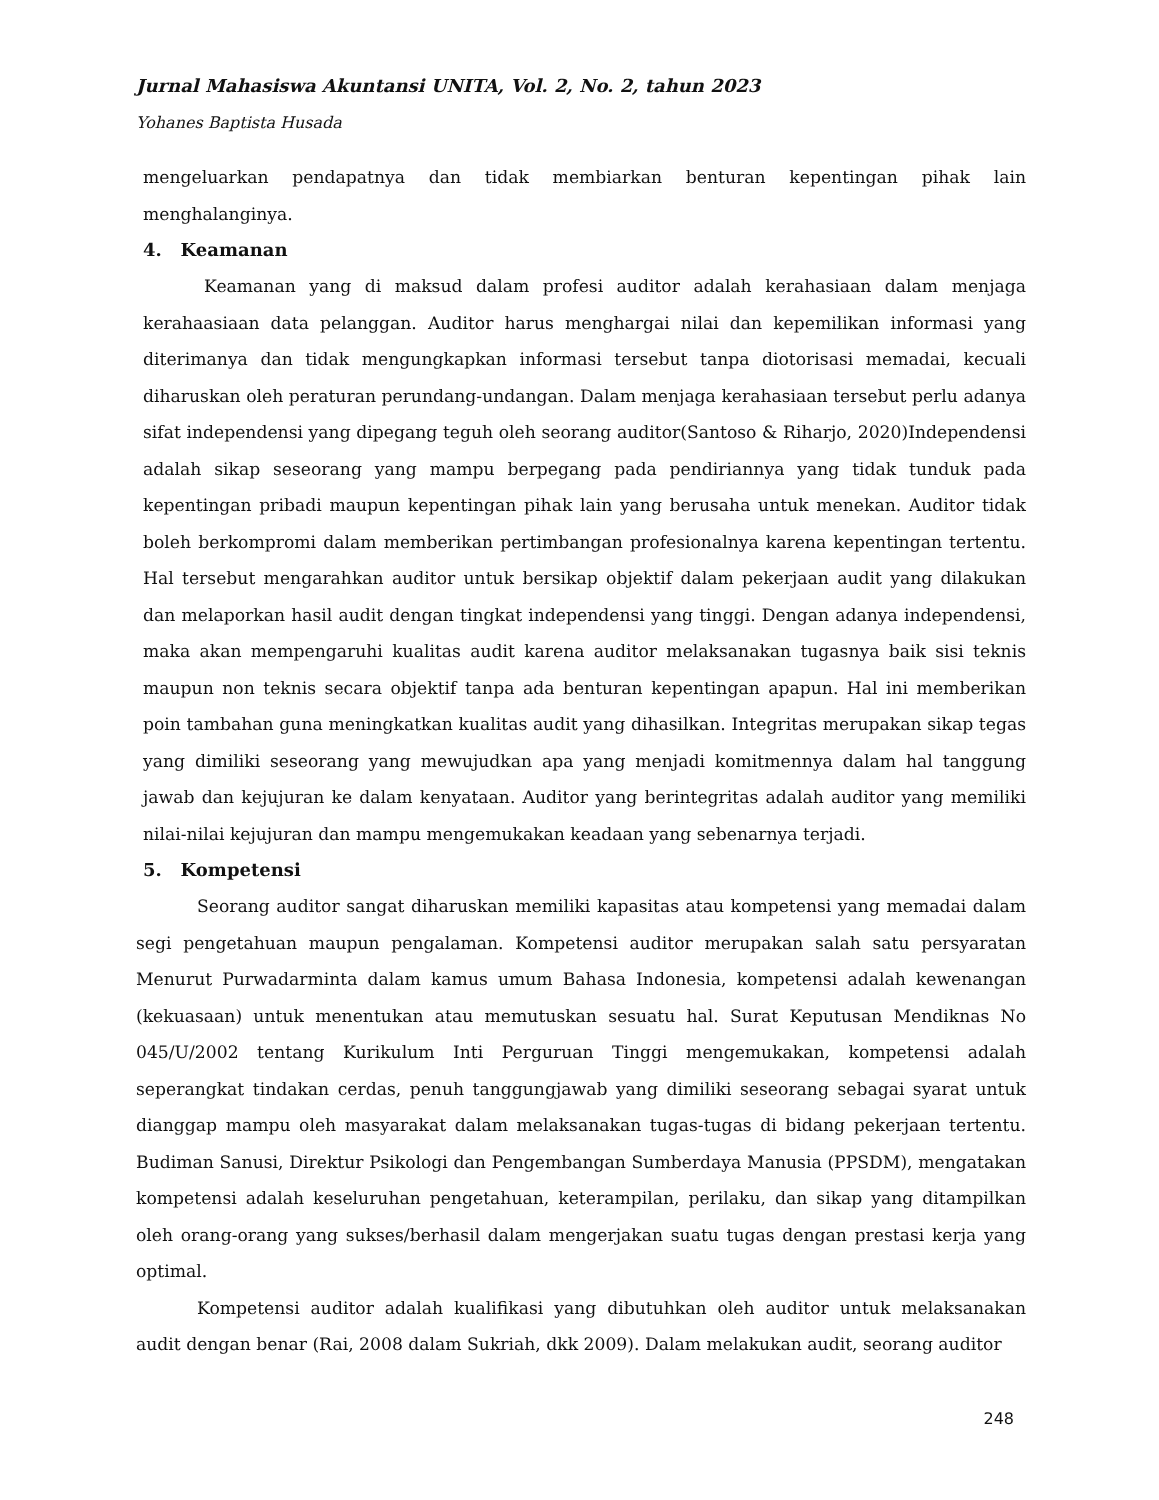Jurnal Mahasiswa Akuntansi UNITA, Vol. 2, No. 2, tahun 2023
Yohanes Baptista Husada
mengeluarkan pendapatnya dan tidak membiarkan benturan kepentingan pihak lain menghalanginya.
4. Keamanan
Keamanan yang di maksud dalam profesi auditor adalah kerahasiaan dalam menjaga kerahaasiaan data pelanggan. Auditor harus menghargai nilai dan kepemilikan informasi yang diterimanya dan tidak mengungkapkan informasi tersebut tanpa diotorisasi memadai, kecuali diharuskan oleh peraturan perundang-undangan. Dalam menjaga kerahasiaan tersebut perlu adanya sifat independensi yang dipegang teguh oleh seorang auditor(Santoso & Riharjo, 2020)Independensi adalah sikap seseorang yang mampu berpegang pada pendiriannya yang tidak tunduk pada kepentingan pribadi maupun kepentingan pihak lain yang berusaha untuk menekan. Auditor tidak boleh berkompromi dalam memberikan pertimbangan profesionalnya karena kepentingan tertentu. Hal tersebut mengarahkan auditor untuk bersikap objektif dalam pekerjaan audit yang dilakukan dan melaporkan hasil audit dengan tingkat independensi yang tinggi. Dengan adanya independensi, maka akan mempengaruhi kualitas audit karena auditor melaksanakan tugasnya baik sisi teknis maupun non teknis secara objektif tanpa ada benturan kepentingan apapun. Hal ini memberikan poin tambahan guna meningkatkan kualitas audit yang dihasilkan. Integritas merupakan sikap tegas yang dimiliki seseorang yang mewujudkan apa yang menjadi komitmennya dalam hal tanggung jawab dan kejujuran ke dalam kenyataan. Auditor yang berintegritas adalah auditor yang memiliki nilai-nilai kejujuran dan mampu mengemukakan keadaan yang sebenarnya terjadi.
5. Kompetensi
Seorang auditor sangat diharuskan memiliki kapasitas atau kompetensi yang memadai dalam segi pengetahuan maupun pengalaman. Kompetensi auditor merupakan salah satu persyaratan Menurut Purwadarminta dalam kamus umum Bahasa Indonesia, kompetensi adalah kewenangan (kekuasaan) untuk menentukan atau memutuskan sesuatu hal. Surat Keputusan Mendiknas No 045/U/2002 tentang Kurikulum Inti Perguruan Tinggi mengemukakan, kompetensi adalah seperangkat tindakan cerdas, penuh tanggungjawab yang dimiliki seseorang sebagai syarat untuk dianggap mampu oleh masyarakat dalam melaksanakan tugas-tugas di bidang pekerjaan tertentu. Budiman Sanusi, Direktur Psikologi dan Pengembangan Sumberdaya Manusia (PPSDM), mengatakan kompetensi adalah keseluruhan pengetahuan, keterampilan, perilaku, dan sikap yang ditampilkan oleh orang-orang yang sukses/berhasil dalam mengerjakan suatu tugas dengan prestasi kerja yang optimal.
Kompetensi auditor adalah kualifikasi yang dibutuhkan oleh auditor untuk melaksanakan audit dengan benar (Rai, 2008 dalam Sukriah, dkk 2009). Dalam melakukan audit, seorang auditor
248